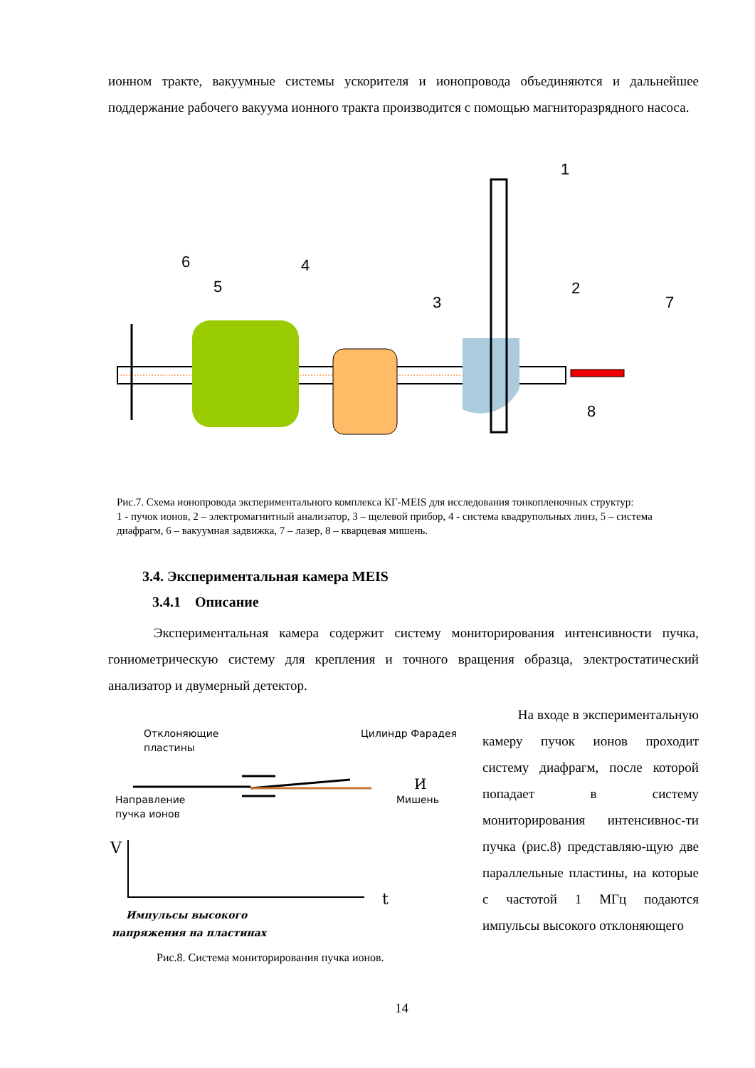ионном тракте, вакуумные системы ускорителя и ионопровода объединяются и дальнейшее поддержание рабочего вакуума ионного тракта производится с помощью магниторазрядного насоса.
6
5
4
3
1
2
7
8
Рис.7. Схема ионопровода экспериментального комплекса КГ-MEIS для исследования тонкопленочных структур:
1 - пучок ионов, 2 – электромагнитный анализатор, 3 – щелевой прибор, 4 - система квадрупольных линз, 5 – система диафрагм, 6 – вакуумная задвижка, 7 – лазер, 8 – кварцевая мишень.
3.4. Экспериментальная камера MEIS
3.4.1 Описание
Экспериментальная камера содержит систему мониторирования интенсивности пучка, гониометрическую систему для крепления и точного вращения образца, электростатический анализатор и двумерный детектор.
Отклоняющие
пластины
Цилиндр Фарадея
Направление
пучка ионов
Мишень
И
V
t
Импульсы высокого
напряжения на пластинах
Рис.8. Система мониторирования пучка ионов.
На входе в экспериментальную камеру пучок ионов проходит систему диафрагм, после которой попадает в систему мониторирования интенсивнос-ти пучка (рис.8) представляю-щую две параллельные пластины, на которые с частотой 1 МГц подаются импульсы высокого отклоняющего
14